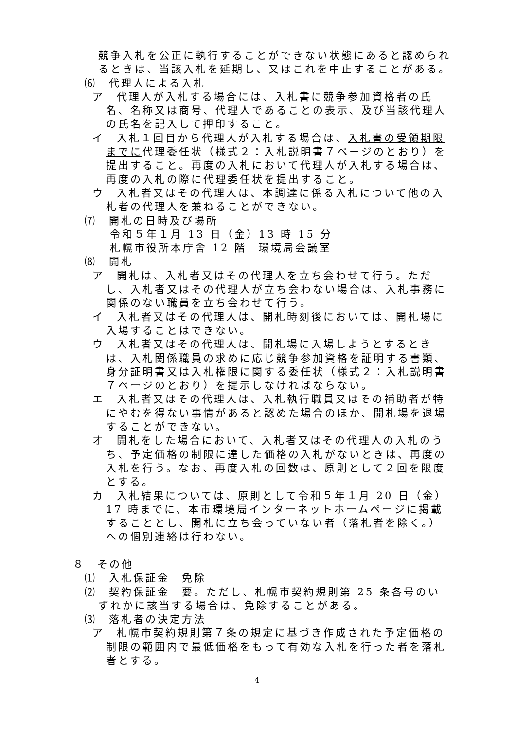競争入札を公正に執行することができない状態にあると認められるときは、当該入札を延期し、又はこれを中止することがある。
⑹　代理人による入札
ア　代理人が入札する場合には、入札書に競争参加資格者の氏名、名称又は商号、代理人であることの表示、及び当該代理人の氏名を記入して押印すること。
イ　入札１回目から代理人が入札する場合は、入札書の受領期限までに代理委任状（様式２：入札説明書７ページのとおり）を提出すること。再度の入札において代理人が入札する場合は、再度の入札の際に代理委任状を提出すること。
ウ　入札者又はその代理人は、本調達に係る入札について他の入札者の代理人を兼ねることができない。
⑺　開札の日時及び場所
令和５年１月 13 日（金）13 時 15 分
札幌市役所本庁舎 12 階　環境局会議室
⑻　開札
ア　開札は、入札者又はその代理人を立ち会わせて行う。ただし、入札者又はその代理人が立ち会わない場合は、入札事務に関係のない職員を立ち会わせて行う。
イ　入札者又はその代理人は、開札時刻後においては、開札場に入場することはできない。
ウ　入札者又はその代理人は、開札場に入場しようとするときは、入札関係職員の求めに応じ競争参加資格を証明する書類、身分証明書又は入札権限に関する委任状（様式２：入札説明書７ページのとおり）を提示しなければならない。
エ　入札者又はその代理人は、入札執行職員又はその補助者が特にやむを得ない事情があると認めた場合のほか、開札場を退場することができない。
オ　開札をした場合において、入札者又はその代理人の入札のうち、予定価格の制限に達した価格の入札がないときは、再度の入札を行う。なお、再度入札の回数は、原則として２回を限度とする。
カ　入札結果については、原則として令和５年１月 20 日（金）17 時までに、本市環境局インターネットホームページに掲載することとし、開札に立ち会っていない者（落札者を除く。）への個別連絡は行わない。
８　その他
⑴　入札保証金　免除
⑵　契約保証金　要。ただし、札幌市契約規則第 25 条各号のいずれかに該当する場合は、免除することがある。
⑶　落札者の決定方法
ア　札幌市契約規則第７条の規定に基づき作成された予定価格の制限の範囲内で最低価格をもって有効な入札を行った者を落札者とする。
4